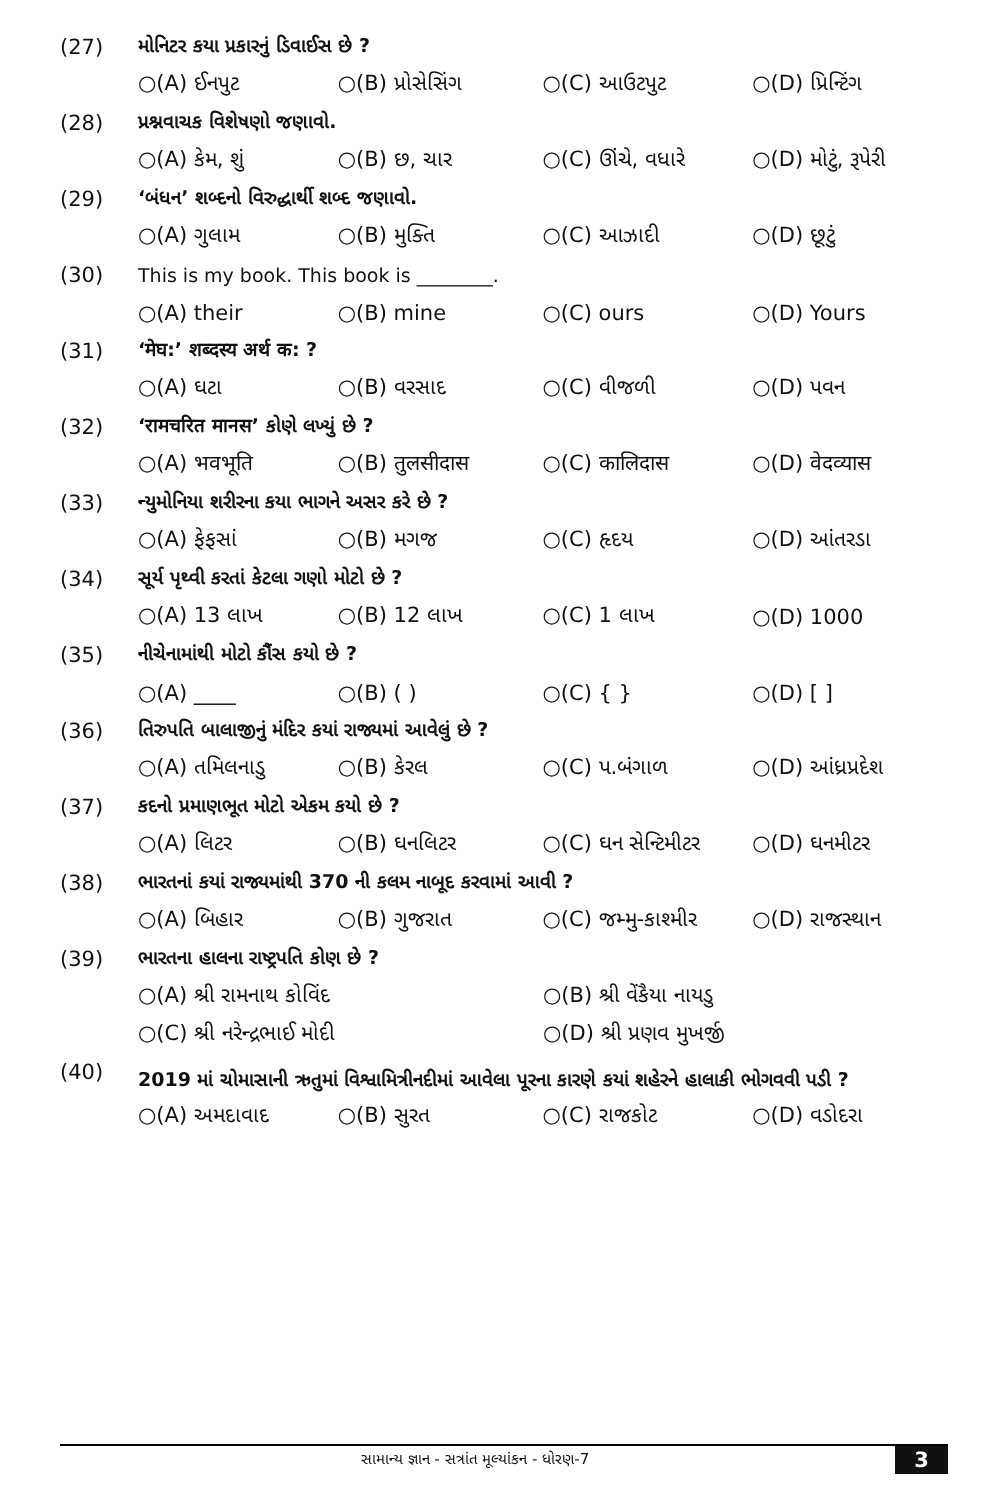(27)
મોનિટર કયા પ્રકારનું ડિવાઈસ છે ?
○(A) ઈનપુટ ○(B) પ્રોસેસિંગ ○(C) આઉટપુટ ○(D) પ્રિન્ટિંગ
(28) પ્રશ્નવાચક વિશેષણો જણાવો.
○(A) કેમ, શું ○(B) છ, ચાર ○(C) ઊંચે, વધારે ○(D) મોટું, રૂપેરી
(29)
‘બંધન’ શબ્દનો વિરુદ્ધાર્થી શબ્દ જણાવો.
○(A) ગુલામ ○(B) મુક્તિ ○(C) આઝાદી ○(D) છૂટું
(30)
This is my book. This book is ________.
○(A) their ○(B) mine ○(C) ours ○(D) Yours
(31) ‘मेघ:’ शब्दस्य अर्थ क: ?
○(A) ઘટા ○(B) વરસાદ ○(C) વીજળી ○(D) પવન
(32)
‘रामचरित मानस’ કોણે લખ્યું છે ?
○(A) भवभूति ○(B) तुलसीदास ○(C) कालिदास ○(D) वेदव्यास
(33)
ન્યુમોનિયા શરીરના કયા ભાગને અસર કરે છે ?
○(A) ફેફસાં ○(B) મગજ ○(C) હૃદય ○(D) આંતરડા
(34)
સૂર્ય પૃથ્વી કરતાં કેટલા ગણો મોટો છે ?
○(A) 13 લાખ ○(B) 12 લાખ ○(C) 1 લાખ ○(D) 1000
(35) નીચેનામાંથી મોટો કૌંસ કયો છે ?
○(A) ____ ○(B) ( ) ○(C) { } ○(D) [ ]
(36)
તિરુપતિ બાલાજીનું મંદિર કયાં રાજ્યમાં આવેલું છે ?
○(A) તમિલનાડુ ○(B) કેરલ ○(C) પ.બંગાળ ○(D) આંધ્રપ્રદેશ
(37)
કદનો પ્રમાણભૂત મોટો એકમ કયો છે ?
○(A) લિટર ○(B) ઘનલિટર ○(C) ઘન સેન્ટિમીટર ○(D) ઘનમીટર
(38)
ભારતનાં કયાં રાજ્યમાંથી 370 ની કલમ નાબૂદ કરવામાં આવી ?
○(A) બિહાર ○(B) ગુજરાત ○(C) જમ્મુ-કાશ્મીર ○(D) રાજસ્થાન
(39)
ભારતના હાલના રાષ્ટ્રપતિ કોણ છે ?
○(A) શ્રી રામનાથ કોવિંદ ○(B) શ્રી વેંકૈયા નાયડુ
○(C) શ્રી નરેન્દ્રભાઈ મોદી ○(D) શ્રી પ્રણવ મુખર્જી
(40)
2019 માં ચોમાસાની ઋતુમાં વિશ્વામિત્રીનદીમાં આવેલા પૂરના કારણે કયાં શહેરને હાલાકી ભોગવવી પડી ?
○(A) અમદાવાદ ○(B) સુરત ○(C) રાજકોટ ○(D) વડોદરા
સામાન્ય જ્ઞાન - સત્રાંત મૂલ્યાંકન - ધોરણ-7 3